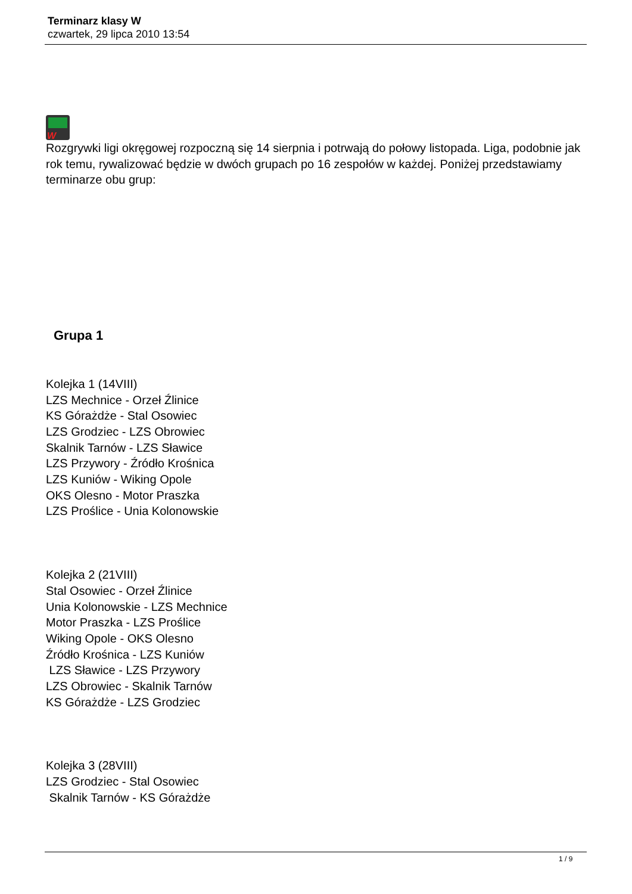Terminarz klasy W
czwartek, 29 lipca 2010 13:54
W
Rozgrywki ligi okręgowej rozpoczną się 14 sierpnia i potrwają do połowy listopada. Liga, podobnie jak rok temu, rywalizować będzie w dwóch grupach po 16 zespołów w każdej. Poniżej przedstawiamy terminarze obu grup:
Grupa 1
Kolejka 1 (14VIII)
LZS Mechnice - Orzeł Źlinice
KS Górażdże - Stal Osowiec
LZS Grodziec - LZS Obrowiec
Skalnik Tarnów - LZS Sławice
LZS Przywory - Źródło Krośnica
LZS Kuniów - Wiking Opole
OKS Olesno - Motor Praszka
LZS Proślice - Unia Kolonowskie
Kolejka 2 (21VIII)
Stal Osowiec - Orzeł Źlinice
Unia Kolonowskie - LZS Mechnice
Motor Praszka - LZS Proślice
Wiking Opole - OKS Olesno
Źródło Krośnica - LZS Kuniów
LZS Sławice - LZS Przywory
LZS Obrowiec - Skalnik Tarnów
KS Górażdże - LZS Grodziec
Kolejka 3 (28VIII)
LZS Grodziec - Stal Osowiec
Skalnik Tarnów - KS Górażdże
1 / 9